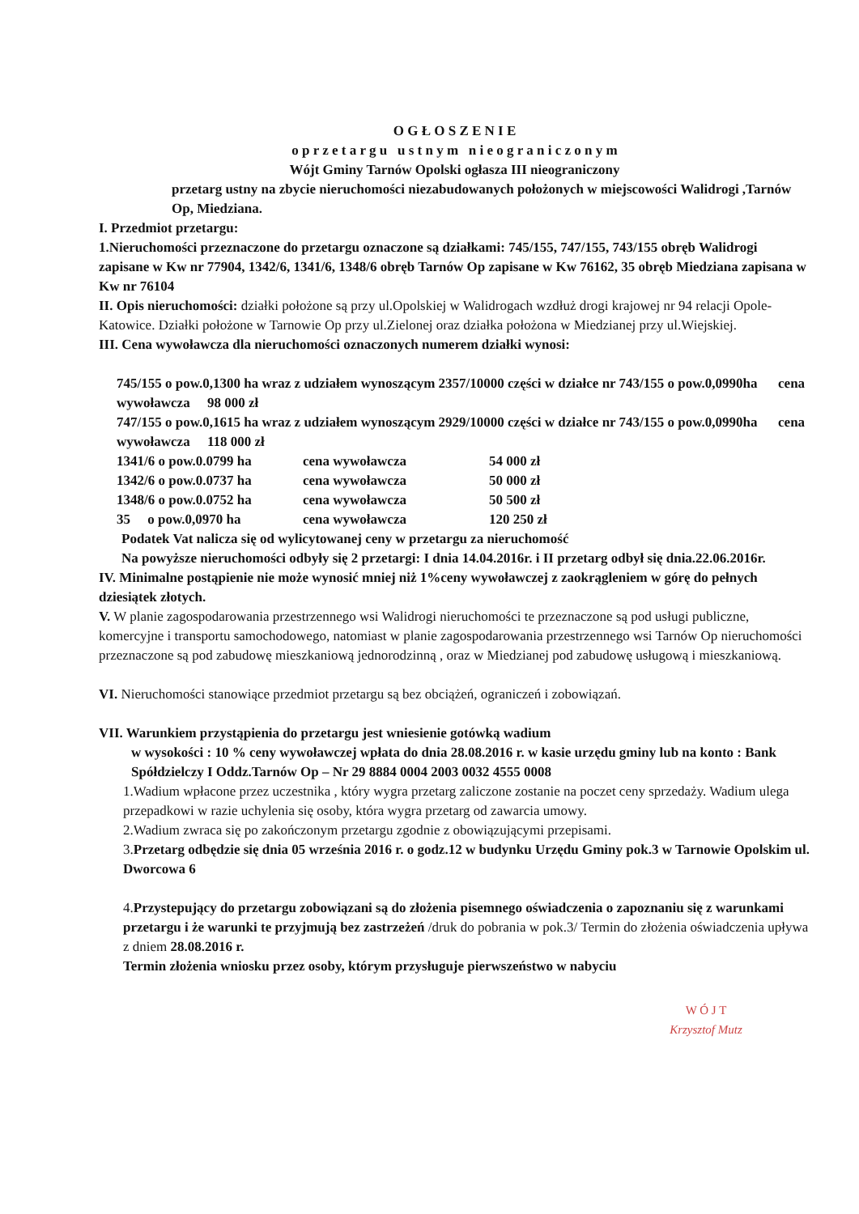O G Ł O S Z E N I E
o p r z e t a r g u u s t n y m n i e o g r a n i c z o n y m
Wójt Gminy Tarnów Opolski ogłasza III nieograniczony
przetarg ustny na zbycie nieruchomości niezabudowanych położonych w miejscowości Walidrogi ,Tarnów Op, Miedziana.
I. Przedmiot przetargu:
1.Nieruchomości przeznaczone do przetargu oznaczone są działkami: 745/155, 747/155, 743/155 obręb Walidrogi zapisane w Kw nr 77904, 1342/6, 1341/6, 1348/6 obręb Tarnów Op zapisane w Kw 76162, 35 obręb Miedziana zapisana w Kw nr 76104
II. Opis nieruchomości: działki położone są przy ul.Opolskiej w Walidrogach wzdłuż drogi krajowej nr 94 relacji Opole-Katowice. Działki położone w Tarnowie Op przy ul.Zielonej oraz działka położona w Miedzianej przy ul.Wiejskiej.
III. Cena wywoławcza dla nieruchomości oznaczonych numerem działki wynosi:
745/155 o pow.0,1300 ha wraz z udziałem wynoszącym 2357/10000 części w działce nr 743/155 o pow.0,0990ha cena wywoławcza 98 000 zł
747/155 o pow.0,1615 ha wraz z udziałem wynoszącym 2929/10000 części w działce nr 743/155 o pow.0,0990ha cena wywoławcza 118 000 zł
1341/6 o pow.0.0799 ha cena wywoławcza 54 000 zł
1342/6 o pow.0.0737 ha cena wywoławcza 50 000 zł
1348/6 o pow.0.0752 ha cena wywoławcza 50 500 zł
35 o pow.0,0970 ha cena wywoławcza 120 250 zł
Podatek Vat nalicza się od wylicytowanej ceny w przetargu za nieruchomość
Na powyższe nieruchomości odbyły się 2 przetargi: I dnia 14.04.2016r. i II przetarg odbył się dnia.22.06.2016r.
IV. Minimalne postąpienie nie może wynosić mniej niż 1%ceny wywoławczej z zaokrągleniem w górę do pełnych dziesiątek złotych.
V. W planie zagospodarowania przestrzennego wsi Walidrogi nieruchomości te przeznaczone są pod usługi publiczne, komercyjne i transportu samochodowego, natomiast w planie zagospodarowania przestrzennego wsi Tarnów Op nieruchomości przeznaczone są pod zabudowę mieszkaniową jednorodzinną , oraz w Miedzianej pod zabudowę usługową i mieszkaniową.
VI. Nieruchomości stanowiące przedmiot przetargu są bez obciążeń, ograniczeń i zobowiązań.
VII. Warunkiem przystąpienia do przetargu jest wniesienie gotówką wadium
w wysokości : 10 % ceny wywoławczej wpłata do dnia 28.08.2016 r. w kasie urzędu gminy lub na konto : Bank
Spółdzielczy I Oddz.Tarnów Op – Nr 29 8884 0004 2003 0032 4555 0008
1.Wadium wpłacone przez uczestnika , który wygra przetarg zaliczone zostanie na poczet ceny sprzedaży. Wadium ulega przepadkowi w razie uchylenia się osoby, która wygra przetarg od zawarcia umowy.
2.Wadium zwraca się po zakończonym przetargu zgodnie z obowiązującymi przepisami.
3.Przetarg odbędzie się dnia 05 września 2016 r. o godz.12 w budynku Urzędu Gminy pok.3 w Tarnowie Opolskim ul. Dworcowa 6
4.Przystepujący do przetargu zobowiązani są do złożenia pisemnego oświadczenia o zapoznaniu się z warunkami przetargu i że warunki te przyjmują bez zastrzeżeń /druk do pobrania w pok.3/ Termin do złożenia oświadczenia upływa z dniem 28.08.2016 r.
Termin złożenia wniosku przez osoby, którym przysługuje pierwszeństwo w nabyciu
W Ó J T
Krzysztof Mutz